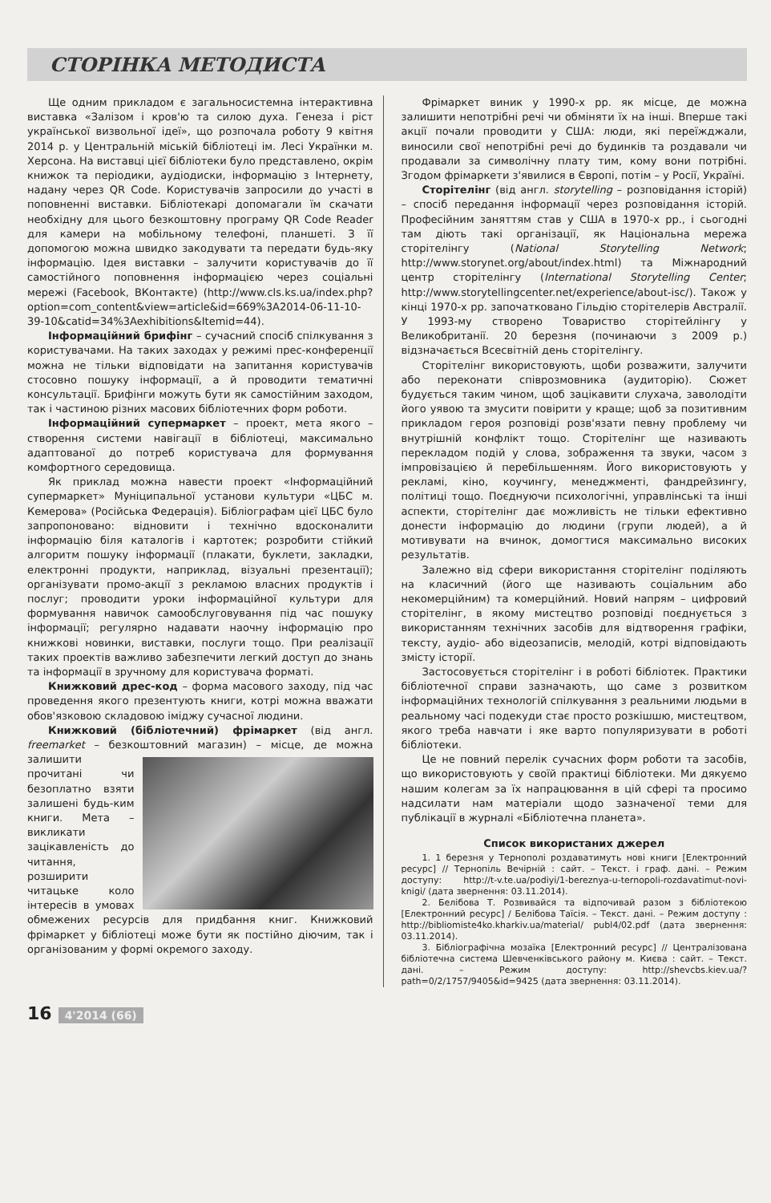СТОРІНКА МЕТОДИСТА
Ще одним прикладом є загальносистемна інтерактивна виставка «Залізом і кров'ю та силою духа. Генеза і ріст української визвольної ідеї», що розпочала роботу 9 квітня 2014 р. у Центральній міській бібліотеці ім. Лесі Українки м. Херсона. На виставці цієї бібліотеки було представлено, окрім книжок та періодики, аудіодиски, інформацію з Інтернету, надану через QR Code. Користувачів запросили до участі в поповненні виставки. Бібліотекарі допомагали їм скачати необхідну для цього безкоштовну програму QR Code Reader для камери на мобільному телефоні, планшеті. З її допомогою можна швидко закодувати та передати будь-яку інформацію. Ідея виставки – залучити користувачів до її самостійного поповнення інформацією через соціальні мережі (Facebook, ВКонтакте) (http://www.cls.ks.ua/index.php?option=com_content&view=article&id=669%3A2014-06-11-10-39-10&catid=34%3Aexhibitions&Itemid=44).
Інформаційний брифінг – сучасний спосіб спілкування з користувачами. На таких заходах у режимі прес-конференції можна не тільки відповідати на запитання користувачів стосовно пошуку інформації, а й проводити тематичні консультації. Брифінги можуть бути як самостійним заходом, так і частиною різних масових бібліотечних форм роботи.
Інформаційний супермаркет – проект, мета якого – створення системи навігації в бібліотеці, максимально адаптованої до потреб користувача для формування комфортного середовища.
Як приклад можна навести проект «Інформаційний супермаркет» Муніципальної установи культури «ЦБС м. Кемерова» (Російська Федерація). Бібліографам цієї ЦБС було запропоновано: відновити і технічно вдосконалити інформацію біля каталогів і картотек; розробити стійкий алгоритм пошуку інформації (плакати, буклети, закладки, електронні продукти, наприклад, візуальні презентації); організувати промо-акції з рекламою власних продуктів і послуг; проводити уроки інформаційної культури для формування навичок самообслуговування під час пошуку інформації; регулярно надавати наочну інформацію про книжкові новинки, виставки, послуги тощо. При реалізації таких проектів важливо забезпечити легкий доступ до знань та інформації в зручному для користувача форматі.
Книжковий дрес-код – форма масового заходу, під час проведення якого презентують книги, котрі можна вважати обов'язковою складовою іміджу сучасної людини.
Книжковий (бібліотечний) фрімаркет (від англ. freemarket – безкоштовний магазин) – місце, де можна залишити прочитані чи безоплатно взяти залишені будь-ким книги. Мета – викликати зацікавленість до читання, розширити читацьке коло інтересів в умовах обмежених ресурсів для придбання книг. Книжковий фрімаркет у бібліотеці може бути як постійно діючим, так і організованим у формі окремого заходу.
Фрімаркет виник у 1990-х рр. як місце, де можна залишити непотрібні речі чи обміняти їх на інші. Вперше такі акції почали проводити у США: люди, які переїжджали, виносили свої непотрібні речі до будинків та роздавали чи продавали за символічну плату тим, кому вони потрібні. Згодом фрімаркети з'явилися в Європі, потім – у Росії, Україні.
Сторітелінг (від англ. storytelling – розповідання історій) – спосіб передання інформації через розповідання історій. Професійним заняттям став у США в 1970-х рр., і сьогодні там діють такі організації, як Національна мережа сторітелінгу (National Storytelling Network; http://www.storynet.org/about/index.html) та Міжнародний центр сторітелінгу (International Storytelling Center; http://www.storytellingcenter.net/experience/about-isc/). Також у кінці 1970-х рр. започатковано Гільдію сторітелерів Австралії. У 1993-му створено Товариство сторітейлінгу у Великобританії. 20 березня (починаючи з 2009 р.) відзначається Всесвітній день сторітелінгу.
Сторітелінг використовують, щоби розважити, залучити або переконати співрозмовника (аудиторію). Сюжет будується таким чином, щоб зацікавити слухача, заволодіти його уявою та змусити повірити у краще; щоб за позитивним прикладом героя розповіді розв'язати певну проблему чи внутрішній конфлікт тощо. Сторітелінг ще називають перекладом подій у слова, зображення та звуки, часом з імпровізацією й перебільшенням. Його використовують у рекламі, кіно, коучингу, менеджменті, фандрейзингу, політиці тощо. Поєднуючи психологічні, управлінські та інші аспекти, сторітелінг дає можливість не тільки ефективно донести інформацію до людини (групи людей), а й мотивувати на вчинок, домогтися максимально високих результатів.
Залежно від сфери використання сторітелінг поділяють на класичний (його ще називають соціальним або некомерційним) та комерційний. Новий напрям – цифровий сторітелінг, в якому мистецтво розповіді поєднується з використанням технічних засобів для відтворення графіки, тексту, аудіо- або відеозаписів, мелодій, котрі відповідають змісту історії.
Застосовується сторітелінг і в роботі бібліотек. Практики бібліотечної справи зазначають, що саме з розвитком інформаційних технологій спілкування з реальними людьми в реальному часі подекуди стає просто розкішшю, мистецтвом, якого треба навчати і яке варто популяризувати в роботі бібліотеки.
Це не повний перелік сучасних форм роботи та засобів, що використовують у своїй практиці бібліотеки. Ми дякуємо нашим колегам за їх напрацювання в цій сфері та просимо надсилати нам матеріали щодо зазначеної теми для публікації в журналі «Бібліотечна планета».
Список використаних джерел
1. 1 березня у Тернополі роздаватимуть нові книги [Електронний ресурс] // Тернопіль Вечірній : сайт. – Текст. і граф. дані. – Режим доступу: http://t-v.te.ua/podiyi/1-bereznya-u-ternopoli-rozdavatimut-novi-knigi/ (дата звернення: 03.11.2014).
2. Белібова Т. Розвивайся та відпочивай разом з бібліотекою [Електронний ресурс] / Белібова Таїсія. – Текст. дані. – Режим доступу : http://bibliomiste4ko.kharkiv.ua/material/ publ4/02.pdf (дата звернення: 03.11.2014).
3. Бібліографічна мозаїка [Електронний ресурс] // Централізована бібліотечна система Шевченківського району м. Києва : сайт. – Текст. дані. – Режим доступу: http://shevcbs.kiev.ua/?path=0/2/1757/9405&id=9425 (дата звернення: 03.11.2014).
16 4'2014 (66)